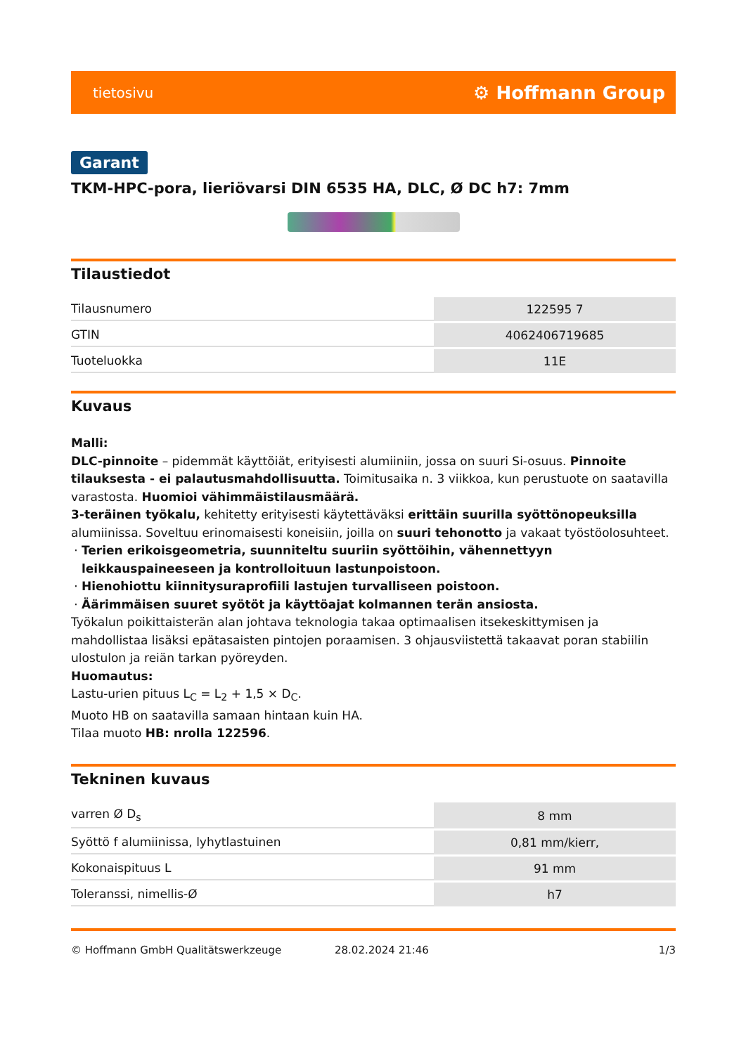tietosivu ⚙ Hoffmann Group
Garant
TKM-HPC-pora, lieriövarsi DIN 6535 HA, DLC, Ø DC h7: 7mm
Tilaustiedot
| Tilausnumero | 122595 7 |
| GTIN | 4062406719685 |
| Tuoteluokka | 11E |
Kuvaus
Malli:
DLC-pinnoite – pidemmät käyttöiät, erityisesti alumiiniin, jossa on suuri Si-osuus. Pinnoite tilauksesta - ei palautusmahdollisuutta. Toimitusaika n. 3 viikkoa, kun perustuote on saatavilla varastosta. Huomioi vähimmäistilausmäärä.
3-teräinen työkalu, kehitetty erityisesti käytettäväksi erittäin suurilla syöttönopeuksilla alumiinissa. Soveltuu erinomaisesti koneisiin, joilla on suuri tehonotto ja vakaat työstöolosuhteet.
Terien erikoisgeometria, suunniteltu suuriin syöttöihin, vähennettyyn leikkauspaineeseen ja kontrolloituun lastunpoistoon.
Hienohiottu kiinnitysuraprofiili lastujen turvalliseen poistoon.
Äärimmäisen suuret syötöt ja käyttöajat kolmannen terän ansiosta.
Työkalun poikittaisterän alan johtava teknologia takaa optimaalisen itsekeskittymisen ja mahdollistaa lisäksi epätasaisten pintojen poraamisen. 3 ohjausviistettä takaavat poran stabiilin ulostulon ja reiän tarkan pyöreyden.
Huomautus:
Lastu-urien pituus L<sub>C</sub> = L<sub>2</sub> + 1,5 × D<sub>C</sub>.
Muoto HB on saatavilla samaan hintaan kuin HA.
Tilaa muoto HB: nrolla 122596.
Tekninen kuvaus
| varren Ø D<sub>s</sub> | 8 mm |
| Syöttö f alumiinissa, lyhytlastuinen | 0,81 mm/kierr, |
| Kokonaispituus L | 91 mm |
| Toleranssi, nimellis-Ø | h7 |
© Hoffmann GmbH Qualitätswerkzeuge 28.02.2024 21:46 1/3